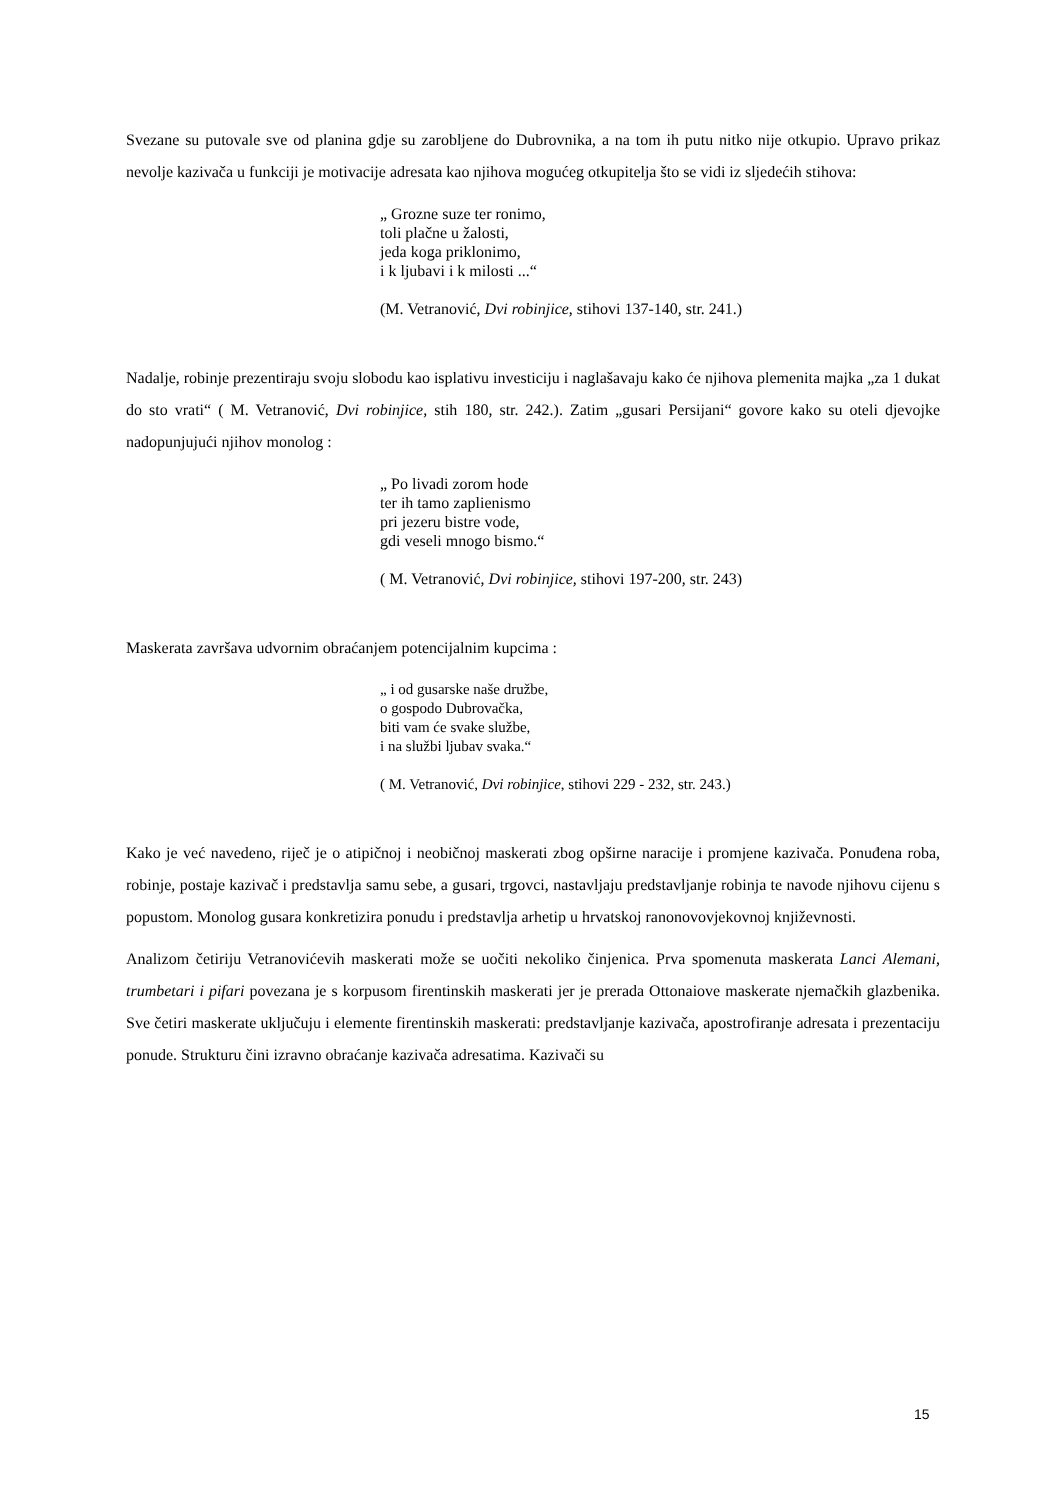Svezane su putovale sve od planina gdje su zarobljene do Dubrovnika, a na tom ih putu nitko nije otkupio. Upravo prikaz nevolje kazivača u funkciji je motivacije adresata kao njihova mogućeg otkupitelja što se vidi iz sljedećih stihova:
„ Grozne suze ter ronimo,
toli plačne u žalosti,
jeda koga priklonimo,
i k ljubavi i k milosti ...“
(M. Vetranović, Dvi robinjice, stihovi 137-140, str. 241.)
Nadalje, robinje prezentiraju svoju slobodu kao isplativu investiciju i naglašavaju kako će njihova plemenita majka „za 1 dukat do sto vrati“ ( M. Vetranović, Dvi robinjice, stih 180, str. 242.). Zatim „gusari Persijani“ govore kako su oteli djevojke nadopunjujući njihov monolog :
„ Po livadi zorom hode
ter ih tamo zaplienismo
pri jezeru bistre vode,
gdi veseli mnogo bismo.“
( M. Vetranović, Dvi robinjice, stihovi 197-200, str. 243)
Maskerata završava udvornim obraćanjem potencijalnim kupcima :
„ i od gusarske naše družbe,
o gospodo Dubrovačka,
biti vam će svake službe,
i na službi ljubav svaka.“
( M. Vetranović, Dvi robinjice, stihovi 229 - 232, str. 243.)
Kako je već navedeno, riječ je o atipičnoj i neobičnoj maskerati zbog opširne naracije i promjene kazivača. Ponuđena roba, robinje, postaje kazivač i predstavlja samu sebe, a gusari, trgovci, nastavljaju predstavljanje robinja te navode njihovu cijenu s popustom. Monolog gusara konkretizira ponudu i predstavlja arhetip u hrvatskoj ranonovovjekovnoj književnosti.
Analizom četiriju Vetranovićevih maskerati može se uočiti nekoliko činjenica. Prva spomenuta maskerata Lanci Alemani, trumbetari i pifari povezana je s korpusom firentinskih maskerati jer je prerada Ottonaiove maskerate njemačkih glazbenika. Sve četiri maskerate uključuju i elemente firentinskih maskerati: predstavljanje kazivača, apostrofiranje adresata i prezentaciju ponude. Strukturu čini izravno obraćanje kazivača adresatima. Kazivači su
15